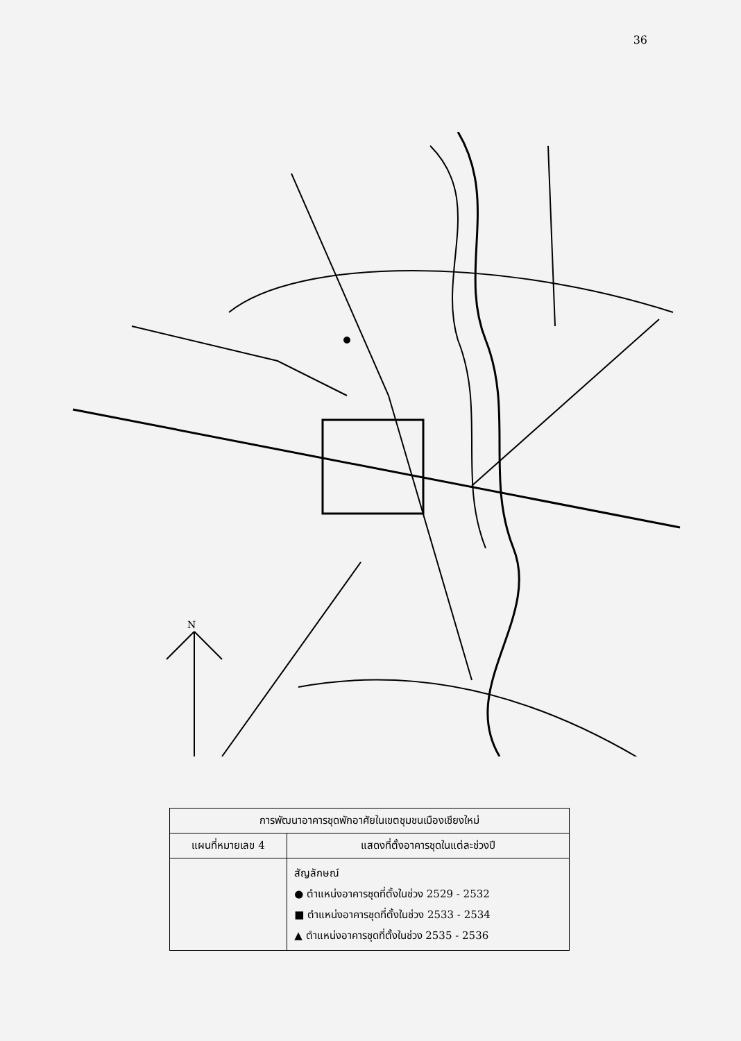36
N
| การพัฒนาอาคารชุดพักอาศัยในเขตชุมชนเมืองเชียงใหม่ | |
| --- | --- |
| แผนที่หมายเลข 4 | แสดงที่ตั้งอาคารชุดในแต่ละช่วงปี |
| | สัญลักษณ์ ● ตำแหน่งอาคารชุดที่ตั้งในช่วง 2529 - 2532 ■ ตำแหน่งอาคารชุดที่ตั้งในช่วง 2533 - 2534 ▲ ตำแหน่งอาคารชุดที่ตั้งในช่วง 2535 - 2536 |